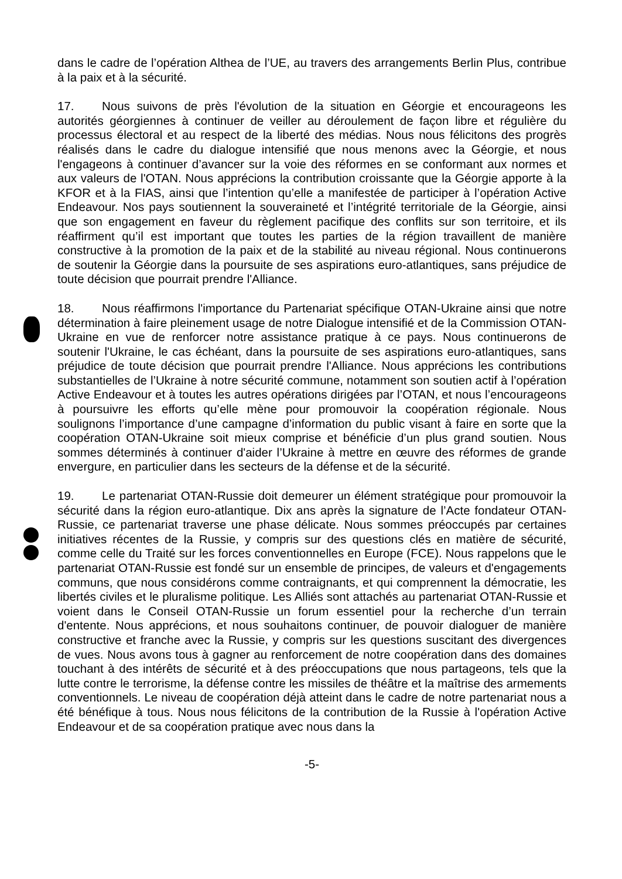dans le cadre de l’opération Althea de l’UE, au travers des arrangements Berlin Plus, contribue à la paix et à la sécurité.
17. Nous suivons de près l'évolution de la situation en Géorgie et encourageons les autorités géorgiennes à continuer de veiller au déroulement de façon libre et régulière du processus électoral et au respect de la liberté des médias. Nous nous félicitons des progrès réalisés dans le cadre du dialogue intensifié que nous menons avec la Géorgie, et nous l'engageons à continuer d’avancer sur la voie des réformes en se conformant aux normes et aux valeurs de l'OTAN. Nous apprécions la contribution croissante que la Géorgie apporte à la KFOR et à la FIAS, ainsi que l’intention qu’elle a manifestée de participer à l’opération Active Endeavour. Nos pays soutiennent la souveraineté et l’intégrité territoriale de la Géorgie, ainsi que son engagement en faveur du règlement pacifique des conflits sur son territoire, et ils réaffirment qu’il est important que toutes les parties de la région travaillent de manière constructive à la promotion de la paix et de la stabilité au niveau régional. Nous continuerons de soutenir la Géorgie dans la poursuite de ses aspirations euro-atlantiques, sans préjudice de toute décision que pourrait prendre l'Alliance.
18. Nous réaffirmons l'importance du Partenariat spécifique OTAN-Ukraine ainsi que notre détermination à faire pleinement usage de notre Dialogue intensifié et de la Commission OTAN-Ukraine en vue de renforcer notre assistance pratique à ce pays. Nous continuerons de soutenir l'Ukraine, le cas échéant, dans la poursuite de ses aspirations euro-atlantiques, sans préjudice de toute décision que pourrait prendre l'Alliance. Nous apprécions les contributions substantielles de l’Ukraine à notre sécurité commune, notamment son soutien actif à l’opération Active Endeavour et à toutes les autres opérations dirigées par l’OTAN, et nous l’encourageons à poursuivre les efforts qu’elle mène pour promouvoir la coopération régionale. Nous soulignons l’importance d’une campagne d’information du public visant à faire en sorte que la coopération OTAN-Ukraine soit mieux comprise et bénéficie d’un plus grand soutien. Nous sommes déterminés à continuer d'aider l’Ukraine à mettre en œuvre des réformes de grande envergure, en particulier dans les secteurs de la défense et de la sécurité.
19. Le partenariat OTAN-Russie doit demeurer un élément stratégique pour promouvoir la sécurité dans la région euro-atlantique. Dix ans après la signature de l’Acte fondateur OTAN-Russie, ce partenariat traverse une phase délicate. Nous sommes préoccupés par certaines initiatives récentes de la Russie, y compris sur des questions clés en matière de sécurité, comme celle du Traité sur les forces conventionnelles en Europe (FCE). Nous rappelons que le partenariat OTAN-Russie est fondé sur un ensemble de principes, de valeurs et d'engagements communs, que nous considérons comme contraignants, et qui comprennent la démocratie, les libertés civiles et le pluralisme politique. Les Alliés sont attachés au partenariat OTAN-Russie et voient dans le Conseil OTAN-Russie un forum essentiel pour la recherche d’un terrain d'entente. Nous apprécions, et nous souhaitons continuer, de pouvoir dialoguer de manière constructive et franche avec la Russie, y compris sur les questions suscitant des divergences de vues. Nous avons tous à gagner au renforcement de notre coopération dans des domaines touchant à des intérêts de sécurité et à des préoccupations que nous partageons, tels que la lutte contre le terrorisme, la défense contre les missiles de théâtre et la maîtrise des armements conventionnels. Le niveau de coopération déjà atteint dans le cadre de notre partenariat nous a été bénéfique à tous. Nous nous félicitons de la contribution de la Russie à l'opération Active Endeavour et de sa coopération pratique avec nous dans la
-5-